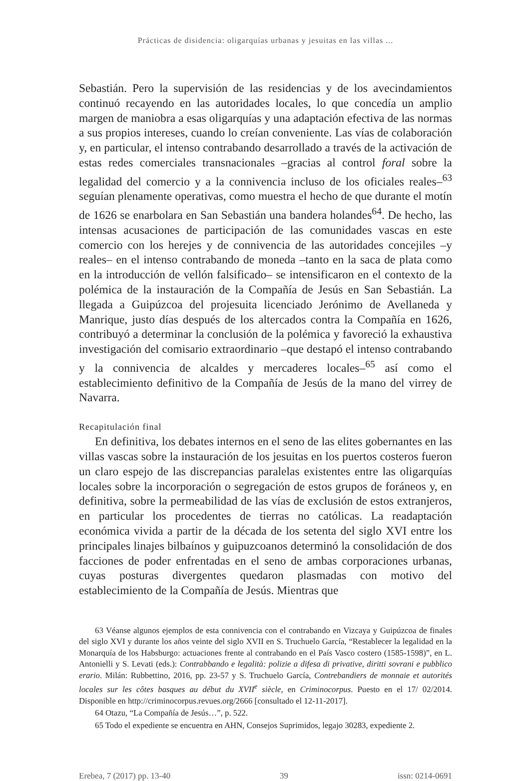Prácticas de disidencia: oligarquías urbanas y jesuitas en las villas ...
Sebastián. Pero la supervisión de las residencias y de los avecindamientos continuó recayendo en las autoridades locales, lo que concedía un amplio margen de maniobra a esas oligarquías y una adaptación efectiva de las normas a sus propios intereses, cuando lo creían conveniente. Las vías de colaboración y, en particular, el intenso contrabando desarrollado a través de la activación de estas redes comerciales transnacionales –gracias al control foral sobre la legalidad del comercio y a la connivencia incluso de los oficiales reales–<sup>63</sup> seguían plenamente operativas, como muestra el hecho de que durante el motín de 1626 se enarbolara en San Sebastián una bandera holandes<sup>64</sup>. De hecho, las intensas acusaciones de participación de las comunidades vascas en este comercio con los herejes y de connivencia de las autoridades concejiles –y reales– en el intenso contrabando de moneda –tanto en la saca de plata como en la introducción de vellón falsificado– se intensificaron en el contexto de la polémica de la instauración de la Compañía de Jesús en San Sebastián. La llegada a Guipúzcoa del projesuita licenciado Jerónimo de Avellaneda y Manrique, justo días después de los altercados contra la Compañía en 1626, contribuyó a determinar la conclusión de la polémica y favoreció la exhaustiva investigación del comisario extraordinario –que destapó el intenso contrabando y la connivencia de alcaldes y mercaderes locales–<sup>65</sup> así como el establecimiento definitivo de la Compañía de Jesús de la mano del virrey de Navarra.
Recapitulación final
En definitiva, los debates internos en el seno de las elites gobernantes en las villas vascas sobre la instauración de los jesuitas en los puertos costeros fueron un claro espejo de las discrepancias paralelas existentes entre las oligarquías locales sobre la incorporación o segregación de estos grupos de foráneos y, en definitiva, sobre la permeabilidad de las vías de exclusión de estos extranjeros, en particular los procedentes de tierras no católicas. La readaptación económica vivida a partir de la década de los setenta del siglo XVI entre los principales linajes bilbaínos y guipuzcoanos determinó la consolidación de dos facciones de poder enfrentadas en el seno de ambas corporaciones urbanas, cuyas posturas divergentes quedaron plasmadas con motivo del establecimiento de la Compañía de Jesús. Mientras que
63 Véanse algunos ejemplos de esta connivencia con el contrabando en Vizcaya y Guipúzcoa de finales del siglo XVI y durante los años veinte del siglo XVII en S. Truchuelo García, “Restablecer la legalidad en la Monarquía de los Habsburgo: actuaciones frente al contrabando en el País Vasco costero (1585-1598)”, en L. Antonielli y S. Levati (eds.): Contrabbando e legalità: polizie a difesa di privative, diritti sovrani e pubblico erario. Milán: Rubbettino, 2016, pp. 23-57 y S. Truchuelo García, Contrebandiers de monnaie et autorités locales sur les côtes basques au début du XVII<sup>e</sup> siècle, en Criminocorpus. Puesto en el 17/ 02/2014. Disponible en http://criminocorpus.revues.org/2666 [consultado el 12-11-2017].
64 Otazu, “La Compañía de Jesús…”, p. 522.
65 Todo el expediente se encuentra en AHN, Consejos Suprimidos, legajo 30283, expediente 2.
Erebea, 7 (2017) pp. 13-40 39 issn: 0214-0691